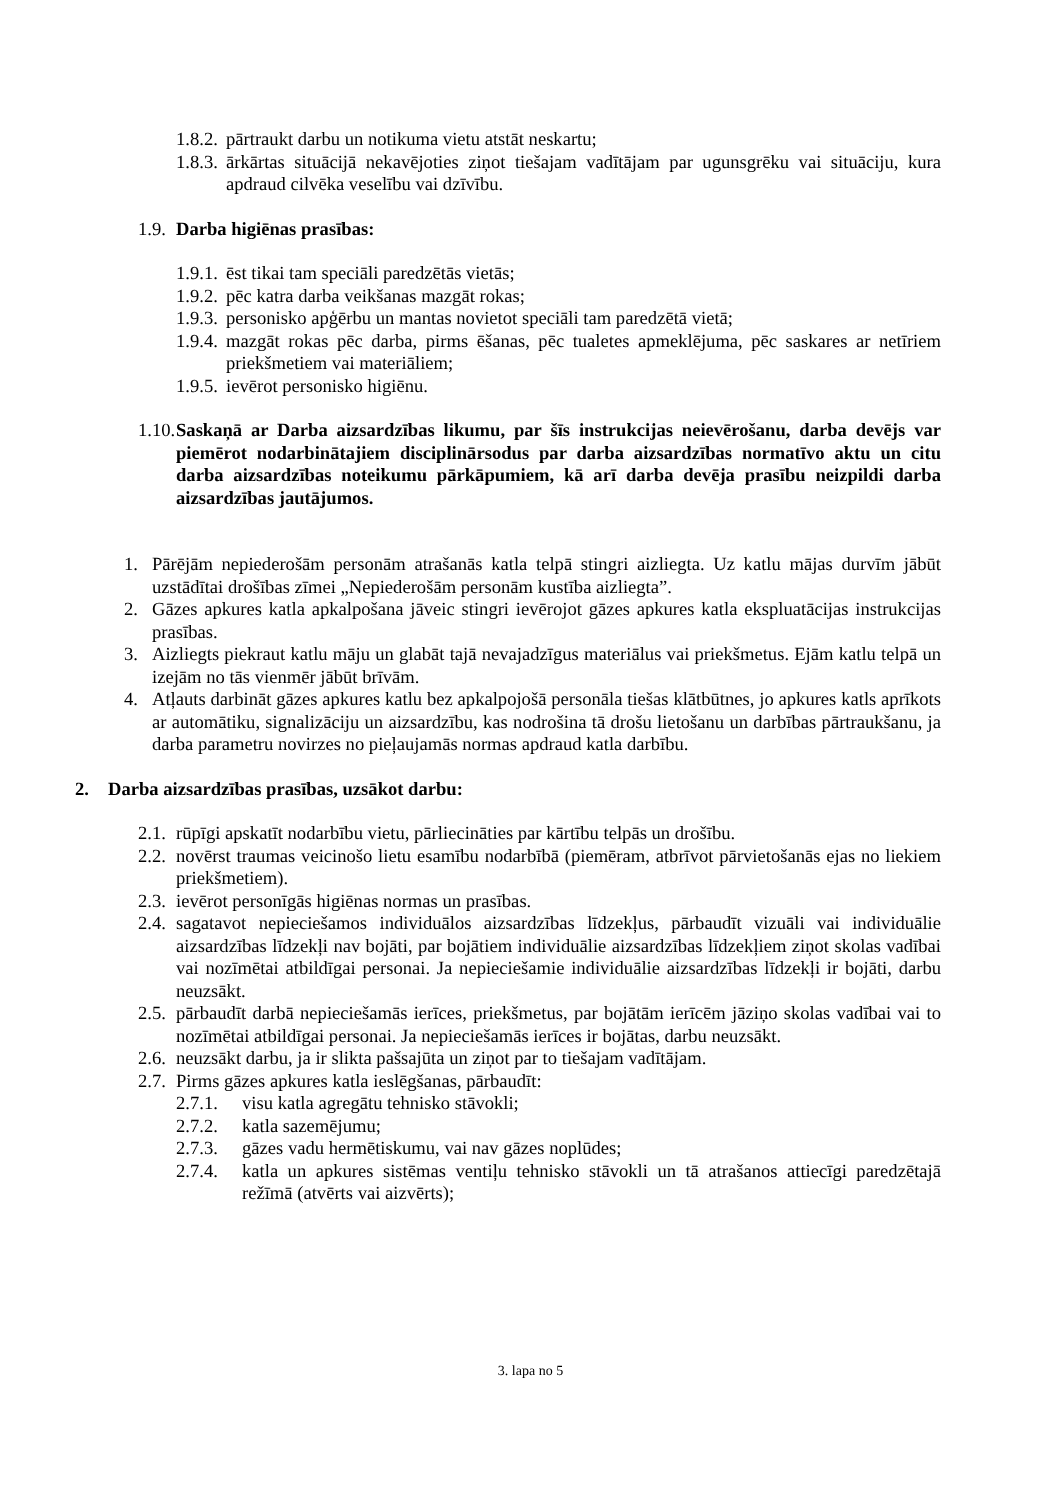1.8.2. pārtraukt darbu un notikuma vietu atstāt neskartu;
1.8.3. ārkārtas situācijā nekavējoties ziņot tiešajam vadītājam par ugunsgrēku vai situāciju, kura apdraud cilvēka veselību vai dzīvību.
1.9. Darba higiēnas prasības:
1.9.1. ēst tikai tam speciāli paredzētās vietās;
1.9.2. pēc katra darba veikšanas mazgāt rokas;
1.9.3. personisko apģērbu un mantas novietot speciāli tam paredzētā vietā;
1.9.4. mazgāt rokas pēc darba, pirms ēšanas, pēc tualetes apmeklējuma, pēc saskares ar netīriem priekšmetiem vai materiāliem;
1.9.5. ievērot personisko higiēnu.
1.10. Saskaņā ar Darba aizsardzības likumu, par šīs instrukcijas neievērošanu, darba devējs var piemērot nodarbinātajiem disciplinārsodus par darba aizsardzības normatīvo aktu un citu darba aizsardzības noteikumu pārkāpumiem, kā arī darba devēja prasību neizpildi darba aizsardzības jautājumos.
1. Pārējām nepiederošām personām atrašanās katla telpā stingri aizliegta. Uz katlu mājas durvīm jābūt uzstādītai drošības zīmei „Nepiederošām personām kustība aizliegta”.
2. Gāzes apkures katla apkalpošana jāveic stingri ievērojot gāzes apkures katla ekspluatācijas instrukcijas prasības.
3. Aizliegts piekraut katlu māju un glabāt tajā nevajadzīgus materiālus vai priekšmetus. Ejām katlu telpā un izejām no tās vienmēr jābūt brīvām.
4. Atļauts darbināt gāzes apkures katlu bez apkalpojošā personāla tiešas klātbūtnes, jo apkures katls aprīkots ar automātiku, signalizāciju un aizsardzību, kas nodrošina tā drošu lietošanu un darbības pārtraukšanu, ja darba parametru novirzes no pieļaujamās normas apdraud katla darbību.
2. Darba aizsardzības prasības, uzsākot darbu:
2.1. rūpīgi apskatīt nodarbību vietu, pārliecināties par kārtību telpās un drošību.
2.2. novērst traumas veicinošo lietu esamību nodarbībā (piemēram, atbrīvot pārvietošanās ejas no liekiem priekšmetiem).
2.3. ievērot personīgās higiēnas normas un prasības.
2.4. sagatavot nepieciešamos individuālos aizsardzības līdzekļus, pārbaudīt vizuāli vai individuālie aizsardzības līdzekļi nav bojāti, par bojātiem individuālie aizsardzības līdzekļiem ziņot skolas vadībai vai nozīmētai atbildīgai personai. Ja nepieciešamie individuālie aizsardzības līdzekļi ir bojāti, darbu neuzsākt.
2.5. pārbaudīt darbā nepieciešamās ierīces, priekšmetus, par bojātām ierīcēm jāziņo skolas vadībai vai to nozīmētai atbildīgai personai. Ja nepieciešamās ierīces ir bojātas, darbu neuzsākt.
2.6. neuzsākt darbu, ja ir slikta pašsajūta un ziņot par to tiešajam vadītājam.
2.7. Pirms gāzes apkures katla ieslēgšanas, pārbaudīt:
2.7.1. visu katla agregātu tehnisko stāvokli;
2.7.2. katla sazemējumu;
2.7.3. gāzes vadu hermētiskumu, vai nav gāzes noplūdes;
2.7.4. katla un apkures sistēmas ventiļu tehnisko stāvokli un tā atrašanos attiecīgi paredzētajā režīmā (atvērts vai aizvērts);
3. lapa no 5